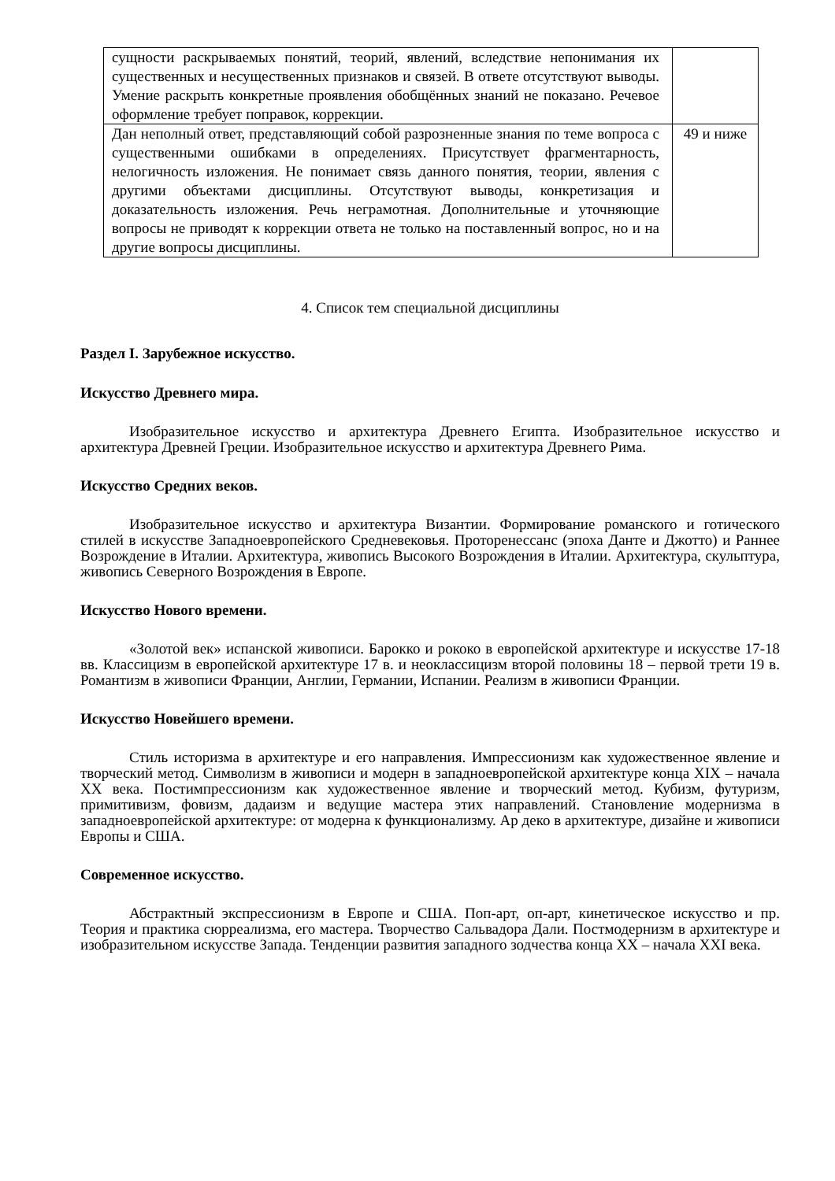| сущности раскрываемых понятий, теорий, явлений, вследствие непонимания их существенных и несущественных признаков и связей. В ответе отсутствуют выводы. Умение раскрыть конкретные проявления обобщённых знаний не показано. Речевое оформление требует поправок, коррекции. | |
| Дан неполный ответ, представляющий собой разрозненные знания по теме вопроса с существенными ошибками в определениях. Присутствует фрагментарность, нелогичность изложения. Не понимает связь данного понятия, теории, явления с другими объектами дисциплины. Отсутствуют выводы, конкретизация и доказательность изложения. Речь неграмотная. Дополнительные и уточняющие вопросы не приводят к коррекции ответа не только на поставленный вопрос, но и на другие вопросы дисциплины. | 49 и ниже |
4. Список тем специальной дисциплины
Раздел I. Зарубежное искусство.
Искусство Древнего мира.
Изобразительное искусство и архитектура Древнего Египта. Изобразительное искусство и архитектура Древней Греции. Изобразительное искусство и архитектура Древнего Рима.
Искусство Средних веков.
Изобразительное искусство и архитектура Византии. Формирование романского и готического стилей в искусстве Западноевропейского Средневековья. Проторенессанс (эпоха Данте и Джотто) и Раннее Возрождение в Италии. Архитектура, живопись Высокого Возрождения в Италии. Архитектура, скульптура, живопись Северного Возрождения в Европе.
Искусство Нового времени.
«Золотой век» испанской живописи. Барокко и рококо в европейской архитектуре и искусстве 17-18 вв. Классицизм в европейской архитектуре 17 в. и неоклассицизм второй половины 18 – первой трети 19 в. Романтизм в живописи Франции, Англии, Германии, Испании. Реализм в живописи Франции.
Искусство Новейшего времени.
Стиль историзма в архитектуре и его направления. Импрессионизм как художественное явление и творческий метод. Символизм в живописи и модерн в западноевропейской архитектуре конца XIX – начала XX века. Постимпрессионизм как художественное явление и творческий метод. Кубизм, футуризм, примитивизм, фовизм, дадаизм и ведущие мастера этих направлений. Становление модернизма в западноевропейской архитектуре: от модерна к функционализму. Ар деко в архитектуре, дизайне и живописи Европы и США.
Современное искусство.
Абстрактный экспрессионизм в Европе и США. Поп-арт, оп-арт, кинетическое искусство и пр. Теория и практика сюрреализма, его мастера. Творчество Сальвадора Дали. Постмодернизм в архитектуре и изобразительном искусстве Запада. Тенденции развития западного зодчества конца XX – начала XXI века.